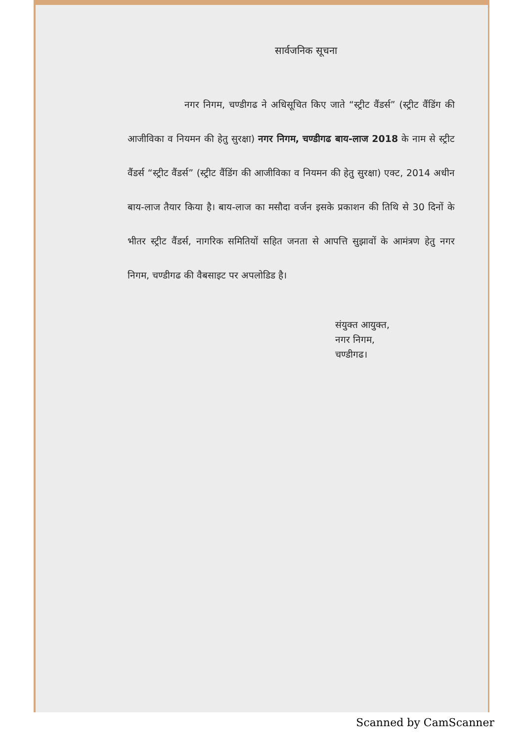सार्वजनिक सूचना
नगर निगम, चण्डीगढ ने अधिसूचित किए जाते “स्ट्रीट वैंडर्स” (स्ट्रीट वैंडिंग की आजीविका व नियमन की हेतु सुरक्षा) नगर निगम, चण्डीगढ बाय-लाज 2018 के नाम से स्ट्रीट वैंडर्स “स्ट्रीट वैंडर्स” (स्ट्रीट वैंडिंग की आजीविका व नियमन की हेतु सुरक्षा) एक्ट, 2014 अधीन बाय-लाज तैयार किया है। बाय-लाज का मसौदा वर्जन इसके प्रकाशन की तिथि से 30 दिनों के भीतर स्ट्रीट वैंडर्स, नागरिक समितियों सहित जनता से आपत्ति सुझावों के आमंत्रण हेतु नगर निगम, चण्डीगढ की वैबसाइट पर अपलोडिड है।
संयुक्त आयुक्त,
नगर निगम,
चण्डीगढ।
Scanned by CamScanner